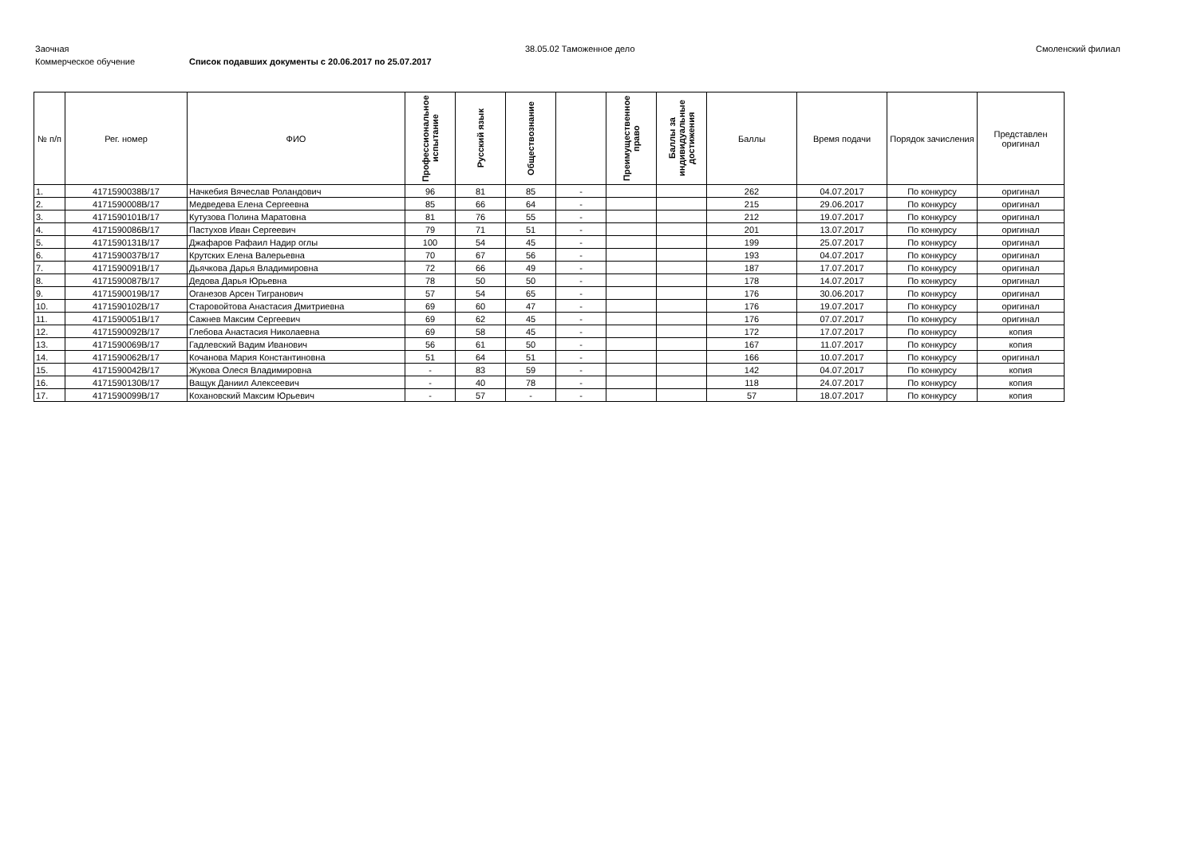Заочная 38.05.02 Таможенное дело Смоленский филиал
Коммерческое обучение Список подавших документы с 20.06.2017 по 25.07.2017
| № п/п | Рег. номер | ФИО | Профессиональное испытание | Русский язык | Обществознание | | Преимущественное право | Баллы за индивидуальные достижения | Баллы | Время подачи | Порядок зачисления | Представлен оригинал |
| --- | --- | --- | --- | --- | --- | --- | --- | --- | --- | --- | --- | --- |
| 1. | 4171590038В/17 | Начкебия Вячеслав Роландович | 96 | 81 | 85 | - | | | 262 | 04.07.2017 | По конкурсу | оригинал |
| 2. | 4171590008В/17 | Медведева Елена Сергеевна | 85 | 66 | 64 | - | | | 215 | 29.06.2017 | По конкурсу | оригинал |
| 3. | 4171590101В/17 | Кутузова Полина Маратовна | 81 | 76 | 55 | - | | | 212 | 19.07.2017 | По конкурсу | оригинал |
| 4. | 4171590086В/17 | Пастухов Иван Сергеевич | 79 | 71 | 51 | - | | | 201 | 13.07.2017 | По конкурсу | оригинал |
| 5. | 4171590131В/17 | Джафаров Рафаил Надир оглы | 100 | 54 | 45 | - | | | 199 | 25.07.2017 | По конкурсу | оригинал |
| 6. | 4171590037В/17 | Крутских Елена Валерьевна | 70 | 67 | 56 | - | | | 193 | 04.07.2017 | По конкурсу | оригинал |
| 7. | 4171590091В/17 | Дьячкова Дарья Владимировна | 72 | 66 | 49 | - | | | 187 | 17.07.2017 | По конкурсу | оригинал |
| 8. | 4171590087В/17 | Дедова Дарья Юрьевна | 78 | 50 | 50 | - | | | 178 | 14.07.2017 | По конкурсу | оригинал |
| 9. | 4171590019В/17 | Оганезов Арсен Тигранович | 57 | 54 | 65 | - | | | 176 | 30.06.2017 | По конкурсу | оригинал |
| 10. | 4171590102В/17 | Старовойтова Анастасия Дмитриевна | 69 | 60 | 47 | - | | | 176 | 19.07.2017 | По конкурсу | оригинал |
| 11. | 4171590051В/17 | Сажнев Максим Сергеевич | 69 | 62 | 45 | - | | | 176 | 07.07.2017 | По конкурсу | оригинал |
| 12. | 4171590092В/17 | Глебова Анастасия Николаевна | 69 | 58 | 45 | - | | | 172 | 17.07.2017 | По конкурсу | копия |
| 13. | 4171590069В/17 | Гадлевский Вадим Иванович | 56 | 61 | 50 | - | | | 167 | 11.07.2017 | По конкурсу | копия |
| 14. | 4171590062В/17 | Кочанова Мария Константиновна | 51 | 64 | 51 | - | | | 166 | 10.07.2017 | По конкурсу | оригинал |
| 15. | 4171590042В/17 | Жукова Олеся Владимировна | - | 83 | 59 | - | | | 142 | 04.07.2017 | По конкурсу | копия |
| 16. | 4171590130В/17 | Ващук Даниил Алексеевич | - | 40 | 78 | - | | | 118 | 24.07.2017 | По конкурсу | копия |
| 17. | 4171590099В/17 | Кохановский Максим Юрьевич | - | 57 | - | - | | | 57 | 18.07.2017 | По конкурсу | копия |